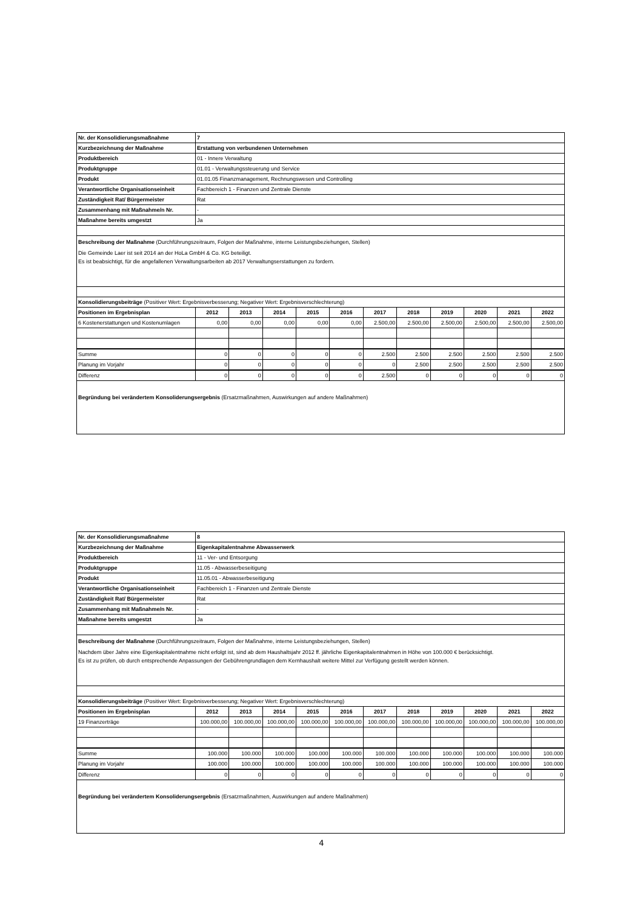| Nr. der Konsolidierungsmaßnahme | 7 | | | | | | | | | | |
| Kurzbezeichnung der Maßnahme | Erstattung von verbundenen Unternehmen | | | | | | | | | | |
| Produktbereich | 01 - Innere Verwaltung | | | | | | | | | | |
| Produktgruppe | 01.01 - Verwaltungssteuerung und Service | | | | | | | | | | |
| Produkt | 01.01.05 Finanzmanagement, Rechnungswesen und Controlling | | | | | | | | | | |
| Verantwortliche Organisationseinheit | Fachbereich 1 - Finanzen und Zentrale Dienste | | | | | | | | | | |
| Zuständigkeit Rat/ Bürgermeister | Rat | | | | | | | | | | |
| Zusammenhang mit Maßnahme/n Nr. | - | | | | | | | | | | |
| Maßnahme bereits umgestzt | Ja | | | | | | | | | | |
| Beschreibung der Maßnahme (Durchführungszeitraum, Folgen der Maßnahme, interne Leistungsbeziehungen, Stellen) Die Gemeinde Laer ist seit 2014 an der HoLa GmbH & Co. KG beteiligt. Es ist beabsichtigt, für die angefallenen Verwaltungsarbeiten ab 2017 Verwaltungserstattungen zu fordern. | | | | | | | | | | | |
| Konsolidierungsbeiträge (Positiver Wert: Ergebnisverbesserung; Negativer Wert: Ergebnisverschlechterung) | | | | | | | | | | | |
| Positionen im Ergebnisplan | 2012 | 2013 | 2014 | 2015 | 2016 | 2017 | 2018 | 2019 | 2020 | 2021 | 2022 |
| 6 Kostenerstattungen und Kostenumlagen | 0,00 | 0,00 | 0,00 | 0,00 | 0,00 | 2.500,00 | 2.500,00 | 2.500,00 | 2.500,00 | 2.500,00 | 2.500,00 |
| Summe | 0 | 0 | 0 | 0 | 0 | 2.500 | 2.500 | 2.500 | 2.500 | 2.500 | 2.500 |
| Planung im Vorjahr | 0 | 0 | 0 | 0 | 0 | 0 | 2.500 | 2.500 | 2.500 | 2.500 | 2.500 |
| Differenz | 0 | 0 | 0 | 0 | 0 | 2.500 | 0 | 0 | 0 | 0 | 0 |
| Begründung bei verändertem Konsoliderungsergebnis (Ersatzmaßnahmen, Auswirkungen auf andere Maßnahmen) | | | | | | | | | | | |
| Nr. der Konsolidierungsmaßnahme | 8 | | | | | | | | | | |
| Kurzbezeichnung der Maßnahme | Eigenkapitalentnahme Abwasserwerk | | | | | | | | | | |
| Produktbereich | 11 - Ver- und Entsorgung | | | | | | | | | | |
| Produktgruppe | 11.05 - Abwasserbeseitigung | | | | | | | | | | |
| Produkt | 11.05.01 - Abwasserbeseitigung | | | | | | | | | | |
| Verantwortliche Organisationseinheit | Fachbereich 1 - Finanzen und Zentrale Dienste | | | | | | | | | | |
| Zuständigkeit Rat/ Bürgermeister | Rat | | | | | | | | | | |
| Zusammenhang mit Maßnahme/n Nr. | - | | | | | | | | | | |
| Maßnahme bereits umgestzt | Ja | | | | | | | | | | |
| Beschreibung der Maßnahme (Durchführungszeitraum, Folgen der Maßnahme, interne Leistungsbeziehungen, Stellen) Nachdem über Jahre eine Eigenkapitalentnahme nicht erfolgt ist, sind ab dem Haushaltsjahr 2012 ff. jährliche Eigenkapitalentnahmen in Höhe von 100.000 € berücksichtigt. Es ist zu prüfen, ob durch entsprechende Anpassungen der Gebührengrundlagen dem Kernhaushalt weitere Mittel zur Verfügung gestellt werden können. | | | | | | | | | | | |
| Konsolidierungsbeiträge (Positiver Wert: Ergebnisverbesserung; Negativer Wert: Ergebnisverschlechterung) | | | | | | | | | | | |
| Positionen im Ergebnisplan | 2012 | 2013 | 2014 | 2015 | 2016 | 2017 | 2018 | 2019 | 2020 | 2021 | 2022 |
| 19 Finanzerträge | 100.000,00 | 100.000,00 | 100.000,00 | 100.000,00 | 100.000,00 | 100.000,00 | 100.000,00 | 100.000,00 | 100.000,00 | 100.000,00 | 100.000,00 |
| Summe | 100.000 | 100.000 | 100.000 | 100.000 | 100.000 | 100.000 | 100.000 | 100.000 | 100.000 | 100.000 | 100.000 |
| Planung im Vorjahr | 100.000 | 100.000 | 100.000 | 100.000 | 100.000 | 100.000 | 100.000 | 100.000 | 100.000 | 100.000 | 100.000 |
| Differenz | 0 | 0 | 0 | 0 | 0 | 0 | 0 | 0 | 0 | 0 | 0 |
| Begründung bei verändertem Konsoliderungsergebnis (Ersatzmaßnahmen, Auswirkungen auf andere Maßnahmen) | | | | | | | | | | | |
4